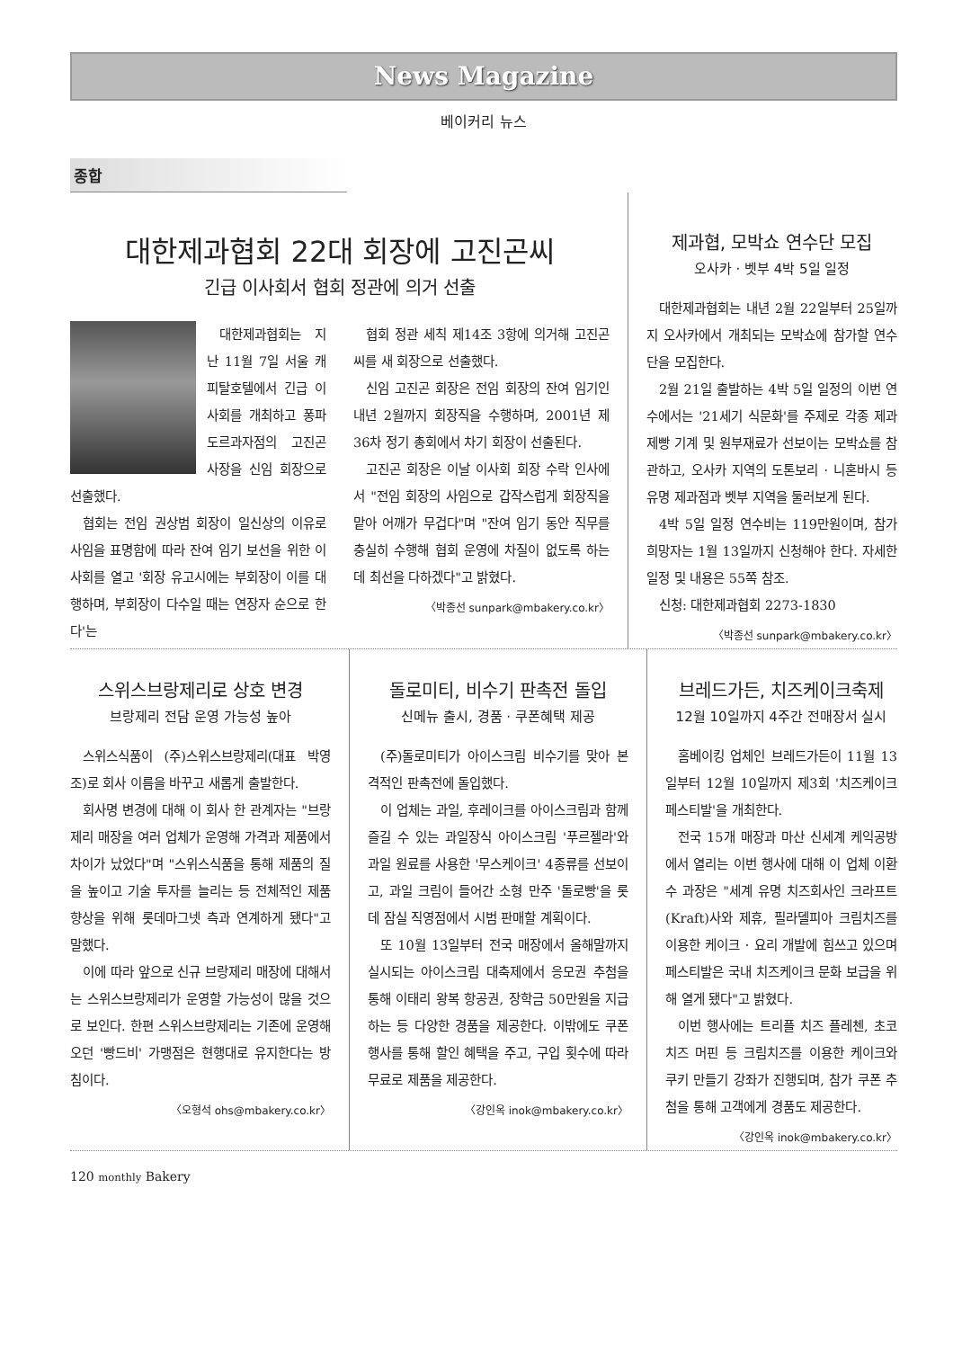News Magazine
베이커리 뉴스
종합
대한제과협회 22대 회장에 고진곤씨
긴급 이사회서 협회 정관에 의거 선출
대한제과협회는 지난 11월 7일 서울 캐피탈호텔에서 긴급 이사회를 개최하고 퐁파도르과자점의 고진곤 사장을 신임 회장으로 선출했다.
협회는 전임 권상범 회장이 일신상의 이유로 사임을 표명함에 따라 잔여 임기 보선을 위한 이사회를 열고 '회장 유고시에는 부회장이 이를 대행하며, 부회장이 다수일 때는 연장자 순으로 한다'는
협회 정관 세칙 제14조 3항에 의거해 고진곤씨를 새 회장으로 선출했다.
신임 고진곤 회장은 전임 회장의 잔여 임기인 내년 2월까지 회장직을 수행하며, 2001년 제 36차 정기 총회에서 차기 회장이 선출된다.
고진곤 회장은 이날 이사회 회장 수락 인사에서 "전임 회장의 사임으로 갑작스럽게 회장직을 맡아 어깨가 무겁다"며 "잔여 임기 동안 직무를 충실히 수행해 협회 운영에 차질이 없도록 하는 데 최선을 다하겠다"고 밝혔다.
〈박종선 sunpark@mbakery.co.kr〉
제과협, 모박쇼 연수단 모집
오사카 · 벳부 4박 5일 일정
대한제과협회는 내년 2월 22일부터 25일까지 오사카에서 개최되는 모박쇼에 참가할 연수단을 모집한다.
2월 21일 출발하는 4박 5일 일정의 이번 연수에서는 '21세기 식문화'를 주제로 각종 제과 제빵 기계 및 원부재료가 선보이는 모박쇼를 참관하고, 오사카 지역의 도톤보리 · 니혼바시 등 유명 제과점과 벳부 지역을 둘러보게 된다.
4박 5일 일정 연수비는 119만원이며, 참가 희망자는 1월 13일까지 신청해야 한다. 자세한 일정 및 내용은 55쪽 참조.
신청: 대한제과협회 2273-1830
〈박종선 sunpark@mbakery.co.kr〉
스위스브랑제리로 상호 변경
브랑제리 전담 운영 가능성 높아
스위스식품이 (주)스위스브랑제리(대표 박영조)로 회사 이름을 바꾸고 새롭게 출발한다.
회사명 변경에 대해 이 회사 한 관계자는 "브랑제리 매장을 여러 업체가 운영해 가격과 제품에서 차이가 났었다"며 "스위스식품을 통해 제품의 질을 높이고 기술 투자를 늘리는 등 전체적인 제품 향상을 위해 롯데마그넷 측과 연계하게 됐다"고 말했다.
이에 따라 앞으로 신규 브랑제리 매장에 대해서는 스위스브랑제리가 운영할 가능성이 많을 것으로 보인다. 한편 스위스브랑제리는 기존에 운영해오던 '빵드비' 가맹점은 현행대로 유지한다는 방침이다.
〈오형석 ohs@mbakery.co.kr〉
돌로미티, 비수기 판촉전 돌입
신메뉴 출시, 경품 · 쿠폰혜택 제공
(주)돌로미티가 아이스크림 비수기를 맞아 본격적인 판촉전에 돌입했다.
이 업체는 과일, 후레이크를 아이스크림과 함께 즐길 수 있는 과일장식 아이스크림 '푸르젤라'와 과일 원료를 사용한 '무스케이크' 4종류를 선보이고, 과일 크림이 들어간 소형 만주 '돌로빵'을 롯데 잠실 직영점에서 시범 판매할 계획이다.
또 10월 13일부터 전국 매장에서 올해말까지 실시되는 아이스크림 대축제에서 응모권 추첨을 통해 이태리 왕복 항공권, 장학금 50만원을 지급하는 등 다양한 경품을 제공한다. 이밖에도 쿠폰행사를 통해 할인 혜택을 주고, 구입 횟수에 따라 무료로 제품을 제공한다.
〈강인옥 inok@mbakery.co.kr〉
브레드가든, 치즈케이크축제
12월 10일까지 4주간 전매장서 실시
홈베이킹 업체인 브레드가든이 11월 13일부터 12월 10일까지 제3회 '치즈케이크 페스티발'을 개최한다.
전국 15개 매장과 마산 신세계 케익공방에서 열리는 이번 행사에 대해 이 업체 이환수 과장은 "세계 유명 치즈회사인 크라프트(Kraft)사와 제휴, 필라델피아 크림치즈를 이용한 케이크 · 요리 개발에 힘쓰고 있으며 페스티발은 국내 치즈케이크 문화 보급을 위해 열게 됐다"고 밝혔다.
이번 행사에는 트리플 치즈 플레첸, 초코치즈 머핀 등 크림치즈를 이용한 케이크와 쿠키 만들기 강좌가 진행되며, 참가 쿠폰 추첨을 통해 고객에게 경품도 제공한다.
〈강인옥 inok@mbakery.co.kr〉
120 monthly Bakery